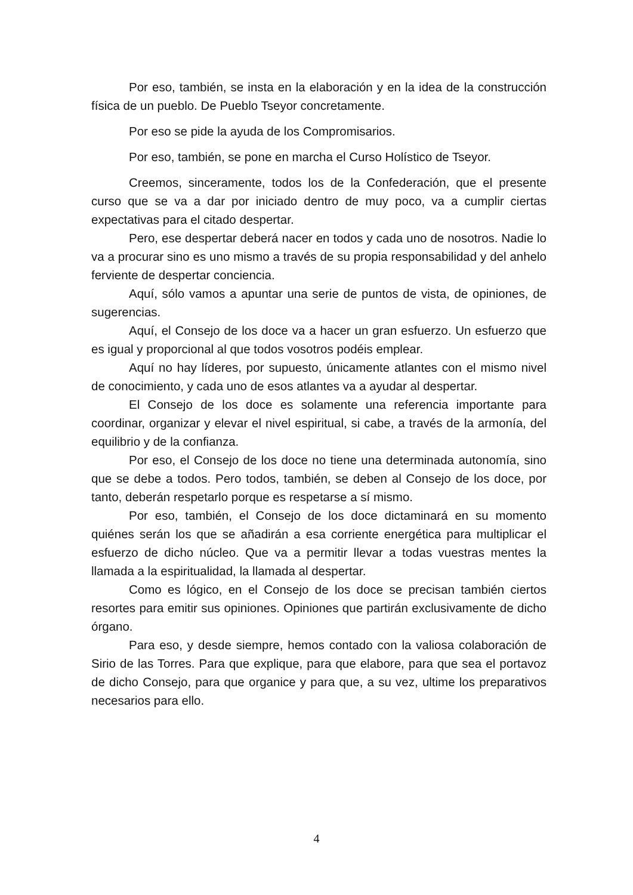Por eso, también, se insta en la elaboración y en la idea de la construcción física de un pueblo. De Pueblo Tseyor concretamente.
Por eso se pide la ayuda de los Compromisarios.
Por eso, también, se pone en marcha el Curso Holístico de Tseyor.
Creemos, sinceramente, todos los de la Confederación, que el presente curso que se va a dar por iniciado dentro de muy poco, va a cumplir ciertas expectativas para el citado despertar.
Pero, ese despertar deberá nacer en todos y cada uno de nosotros. Nadie lo va a procurar sino es uno mismo a través de su propia responsabilidad y del anhelo ferviente de despertar conciencia.
Aquí, sólo vamos a apuntar una serie de puntos de vista, de opiniones, de sugerencias.
Aquí, el Consejo de los doce va a hacer un gran esfuerzo. Un esfuerzo que es igual y proporcional al que todos vosotros podéis emplear.
Aquí no hay líderes, por supuesto, únicamente atlantes con el mismo nivel de conocimiento, y cada uno de esos atlantes va a ayudar al despertar.
El Consejo de los doce es solamente una referencia importante para coordinar, organizar y elevar el nivel espiritual, si cabe, a través de la armonía, del equilibrio y de la confianza.
Por eso, el Consejo de los doce no tiene una determinada autonomía, sino que se debe a todos. Pero todos, también, se deben al Consejo de los doce, por tanto, deberán respetarlo porque es respetarse a sí mismo.
Por eso, también, el Consejo de los doce dictaminará en su momento quiénes serán los que se añadirán a esa corriente energética para multiplicar el esfuerzo de dicho núcleo. Que va a permitir llevar a todas vuestras mentes la llamada a la espiritualidad, la llamada al despertar.
Como es lógico, en el Consejo de los doce se precisan también ciertos resortes para emitir sus opiniones. Opiniones que partirán exclusivamente de dicho órgano.
Para eso, y desde siempre, hemos contado con la valiosa colaboración de Sirio de las Torres. Para que explique, para que elabore, para que sea el portavoz de dicho Consejo, para que organice y para que, a su vez, ultime los preparativos necesarios para ello.
4